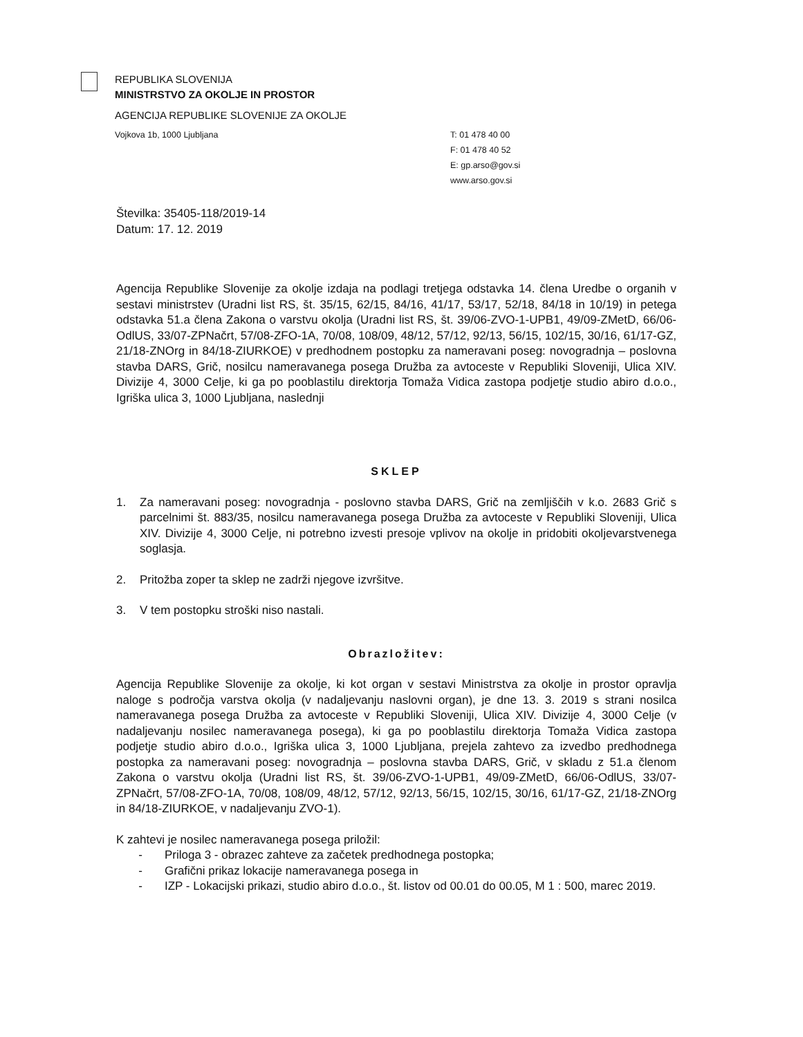REPUBLIKA SLOVENIJA
MINISTRSTVO ZA OKOLJE IN PROSTOR
AGENCIJA REPUBLIKE SLOVENIJE ZA OKOLJE
Vojkova 1b, 1000 Ljubljana T: 01 478 40 00
F: 01 478 40 52
E: gp.arso@gov.si
www.arso.gov.si
Številka: 35405-118/2019-14
Datum: 17. 12. 2019
Agencija Republike Slovenije za okolje izdaja na podlagi tretjega odstavka 14. člena Uredbe o organih v sestavi ministrstev (Uradni list RS, št. 35/15, 62/15, 84/16, 41/17, 53/17, 52/18, 84/18 in 10/19) in petega odstavka 51.a člena Zakona o varstvu okolja (Uradni list RS, št. 39/06-ZVO-1-UPB1, 49/09-ZMetD, 66/06-OdlUS, 33/07-ZPNačrt, 57/08-ZFO-1A, 70/08, 108/09, 48/12, 57/12, 92/13, 56/15, 102/15, 30/16, 61/17-GZ, 21/18-ZNOrg in 84/18-ZIURKOE) v predhodnem postopku za nameravani poseg: novogradnja – poslovna stavba DARS, Grič, nosilcu nameravanega posega Družba za avtoceste v Republiki Sloveniji, Ulica XIV. Divizije 4, 3000 Celje, ki ga po pooblastilu direktorja Tomaža Vidica zastopa podjetje studio abiro d.o.o., Igriška ulica 3, 1000 Ljubljana, naslednji
SKLEP
1. Za nameravani poseg: novogradnja - poslovno stavba DARS, Grič na zemljiščih v k.o. 2683 Grič s parcelnimi št. 883/35, nosilcu nameravanega posega Družba za avtoceste v Republiki Sloveniji, Ulica XIV. Divizije 4, 3000 Celje, ni potrebno izvesti presoje vplivov na okolje in pridobiti okoljevarstvenega soglasja.
2. Pritožba zoper ta sklep ne zadrži njegove izvršitve.
3. V tem postopku stroški niso nastali.
Obrazložitev:
Agencija Republike Slovenije za okolje, ki kot organ v sestavi Ministrstva za okolje in prostor opravlja naloge s področja varstva okolja (v nadaljevanju naslovni organ), je dne 13. 3. 2019 s strani nosilca nameravanega posega Družba za avtoceste v Republiki Sloveniji, Ulica XIV. Divizije 4, 3000 Celje (v nadaljevanju nosilec nameravanega posega), ki ga po pooblastilu direktorja Tomaža Vidica zastopa podjetje studio abiro d.o.o., Igriška ulica 3, 1000 Ljubljana, prejela zahtevo za izvedbo predhodnega postopka za nameravani poseg: novogradnja – poslovna stavba DARS, Grič, v skladu z 51.a členom Zakona o varstvu okolja (Uradni list RS, št. 39/06-ZVO-1-UPB1, 49/09-ZMetD, 66/06-OdlUS, 33/07-ZPNačrt, 57/08-ZFO-1A, 70/08, 108/09, 48/12, 57/12, 92/13, 56/15, 102/15, 30/16, 61/17-GZ, 21/18-ZNOrg in 84/18-ZIURKOE, v nadaljevanju ZVO-1).
K zahtevi je nosilec nameravanega posega priložil:
- Priloga 3 - obrazec zahteve za začetek predhodnega postopka;
- Grafični prikaz lokacije nameravanega posega in
- IZP - Lokacijski prikazi, studio abiro d.o.o., št. listov od 00.01 do 00.05, M 1 : 500, marec 2019.